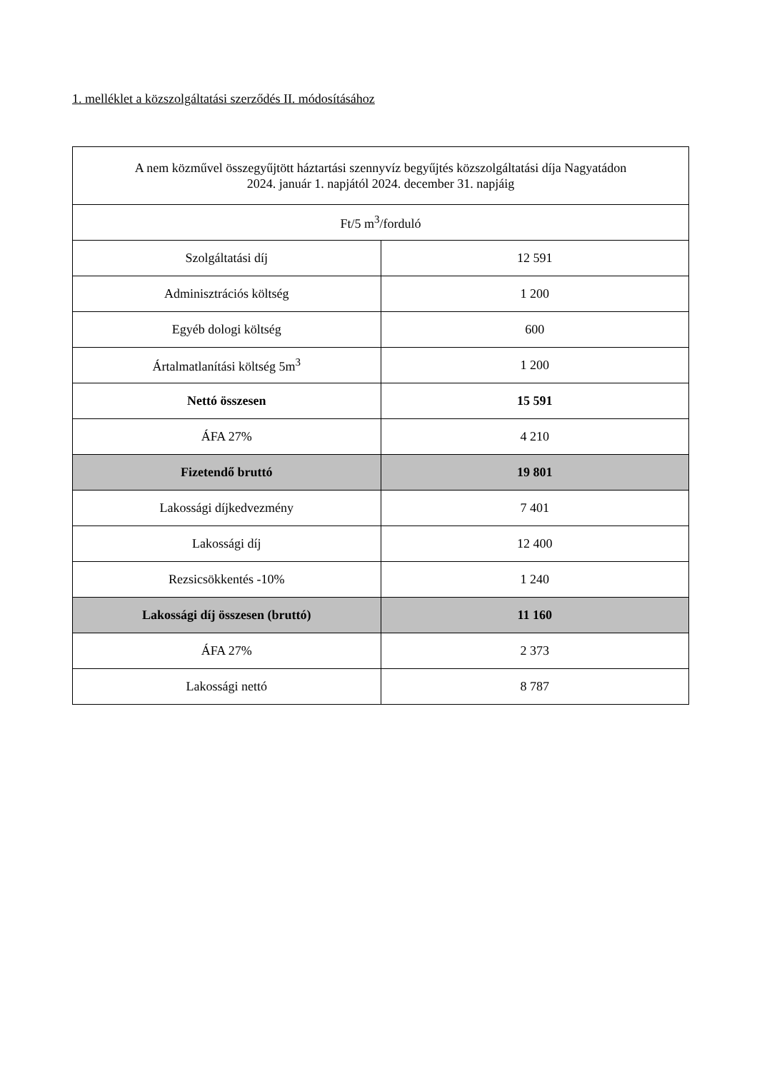1. melléklet a közszolgáltatási szerződés II. módosításához
| A nem közművel összegyűjtött háztartási szennyvíz begyűjtés közszolgáltatási díja Nagyatádon 2024. január 1. napjától 2024. december 31. napjáig | |
| Ft/5 m<sup>3</sup>/forduló | |
| Szolgáltatási díj | 12 591 |
| Adminisztrációs költség | 1 200 |
| Egyéb dologi költség | 600 |
| Ártalmatlanítási költség 5m<sup>3</sup> | 1 200 |
| Nettó összesen | 15 591 |
| ÁFA 27% | 4 210 |
| Fizetendő bruttó | 19 801 |
| Lakossági díjkedvezmény | 7 401 |
| Lakossági díj | 12 400 |
| Rezsicsökkentés -10% | 1 240 |
| Lakossági díj összesen (bruttó) | 11 160 |
| ÁFA 27% | 2 373 |
| Lakossági nettó | 8 787 |